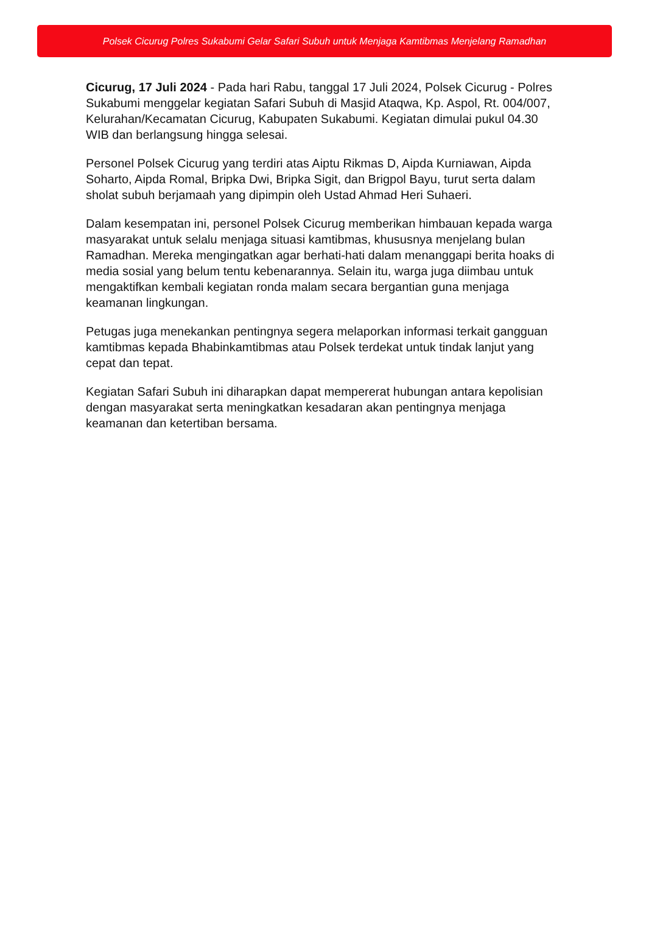Polsek Cicurug Polres Sukabumi Gelar Safari Subuh untuk Menjaga Kamtibmas Menjelang Ramadhan
Cicurug, 17 Juli 2024 - Pada hari Rabu, tanggal 17 Juli 2024, Polsek Cicurug - Polres Sukabumi menggelar kegiatan Safari Subuh di Masjid Ataqwa, Kp. Aspol, Rt. 004/007, Kelurahan/Kecamatan Cicurug, Kabupaten Sukabumi. Kegiatan dimulai pukul 04.30 WIB dan berlangsung hingga selesai.
Personel Polsek Cicurug yang terdiri atas Aiptu Rikmas D, Aipda Kurniawan, Aipda Soharto, Aipda Romal, Bripka Dwi, Bripka Sigit, dan Brigpol Bayu, turut serta dalam sholat subuh berjamaah yang dipimpin oleh Ustad Ahmad Heri Suhaeri.
Dalam kesempatan ini, personel Polsek Cicurug memberikan himbauan kepada warga masyarakat untuk selalu menjaga situasi kamtibmas, khususnya menjelang bulan Ramadhan. Mereka mengingatkan agar berhati-hati dalam menanggapi berita hoaks di media sosial yang belum tentu kebenarannya. Selain itu, warga juga diimbau untuk mengaktifkan kembali kegiatan ronda malam secara bergantian guna menjaga keamanan lingkungan.
Petugas juga menekankan pentingnya segera melaporkan informasi terkait gangguan kamtibmas kepada Bhabinkamtibmas atau Polsek terdekat untuk tindak lanjut yang cepat dan tepat.
Kegiatan Safari Subuh ini diharapkan dapat mempererat hubungan antara kepolisian dengan masyarakat serta meningkatkan kesadaran akan pentingnya menjaga keamanan dan ketertiban bersama.